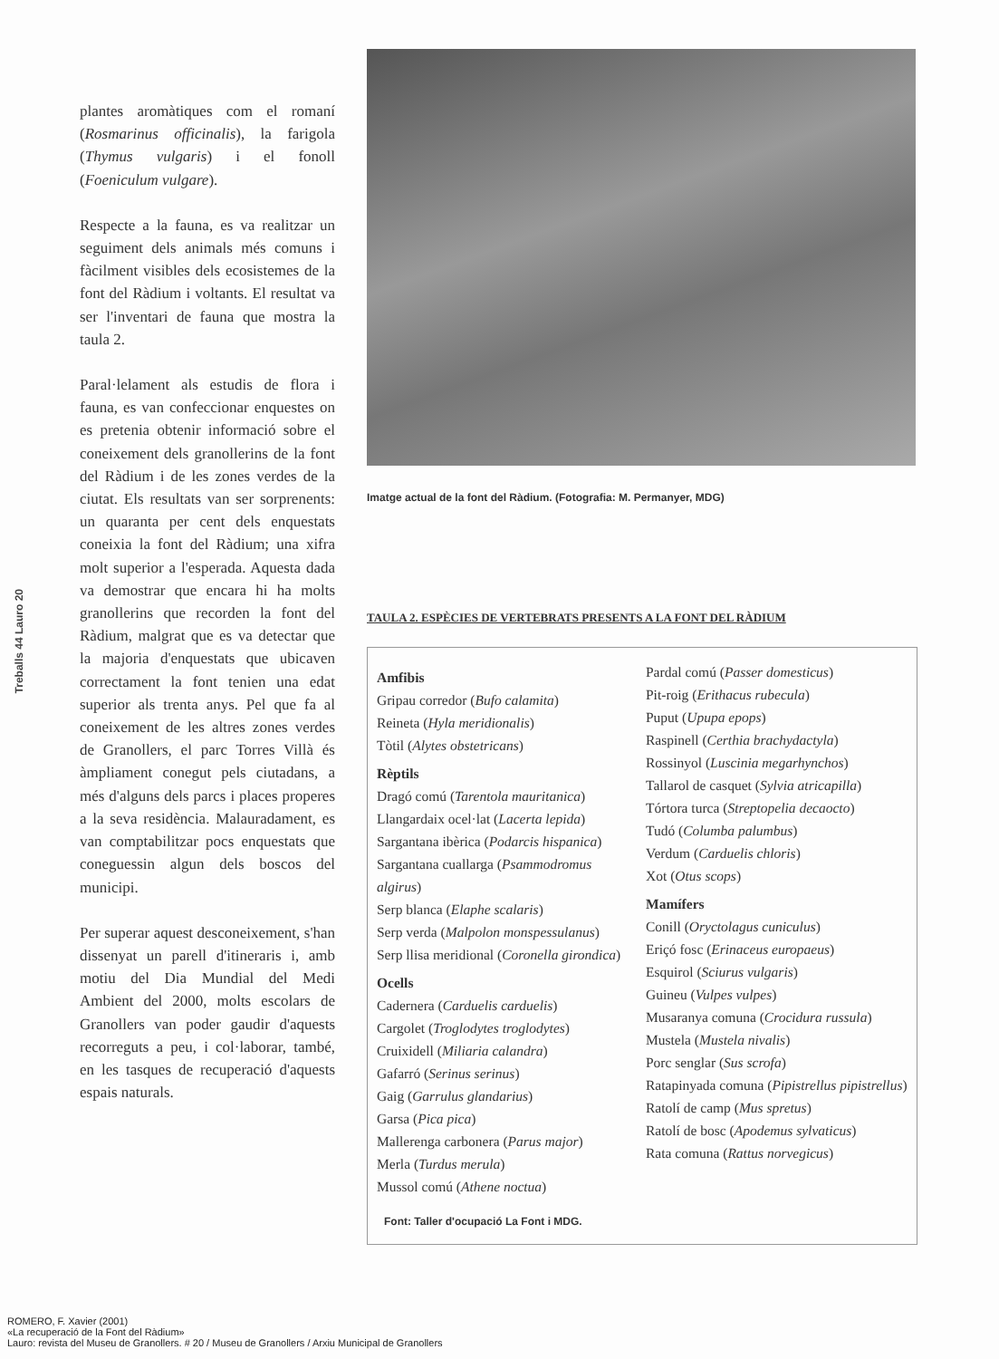Treballs 44 Lauro 20
plantes aromàtiques com el romaní (Rosmarinus officinalis), la farigola (Thymus vulgaris) i el fonoll (Foeniculum vulgare).
Respecte a la fauna, es va realitzar un seguiment dels animals més comuns i fàcilment visibles dels ecosistemes de la font del Ràdium i voltants. El resultat va ser l'inventari de fauna que mostra la taula 2.
Paral·lelament als estudis de flora i fauna, es van confeccionar enquestes on es pretenia obtenir informació sobre el coneixement dels granollerins de la font del Ràdium i de les zones verdes de la ciutat. Els resultats van ser sorprenents: un quaranta per cent dels enquestats coneixia la font del Ràdium; una xifra molt superior a l'esperada. Aquesta dada va demostrar que encara hi ha molts granollerins que recorden la font del Ràdium, malgrat que es va detectar que la majoria d'enquestats que ubicaven correctament la font tenien una edat superior als trenta anys. Pel que fa al coneixement de les altres zones verdes de Granollers, el parc Torres Villà és àmpliament conegut pels ciutadans, a més d'alguns dels parcs i places properes a la seva residència. Malauradament, es van comptabilitzar pocs enquestats que coneguessin algun dels boscos del municipi.
Per superar aquest desconeixement, s'han dissenyat un parell d'itineraris i, amb motiu del Dia Mundial del Medi Ambient del 2000, molts escolars de Granollers van poder gaudir d'aquests recorreguts a peu, i col·laborar, també, en les tasques de recuperació d'aquests espais naturals.
Imatge actual de la font del Ràdium. (Fotografia: M. Permanyer, MDG)
TAULA 2. ESPÈCIES DE VERTEBRATS PRESENTS A LA FONT DEL RÀDIUM
Amfibis
Gripau corredor (Bufo calamita)
Reineta (Hyla meridionalis)
Tòtil (Alytes obstetricans)
Rèptils
Dragó comú (Tarentola mauritanica)
Llangardaix ocel·lat (Lacerta lepida)
Sargantana ibèrica (Podarcis hispanica)
Sargantana cuallarga (Psammodromus algirus)
Serp blanca (Elaphe scalaris)
Serp verda (Malpolon monspessulanus)
Serp llisa meridional (Coronella girondica)
Ocells
Cadernera (Carduelis carduelis)
Cargolet (Troglodytes troglodytes)
Cruixidell (Miliaria calandra)
Gafarró (Serinus serinus)
Gaig (Garrulus glandarius)
Garsa (Pica pica)
Mallerenga carbonera (Parus major)
Merla (Turdus merula)
Mussol comú (Athene noctua)
Font: Taller d'ocupació La Font i MDG.
Pardal comú (Passer domesticus)
Pit-roig (Erithacus rubecula)
Puput (Upupa epops)
Raspinell (Certhia brachydactyla)
Rossinyol (Luscinia megarhynchos)
Tallarol de casquet (Sylvia atricapilla)
Tórtora turca (Streptopelia decaocto)
Tudó (Columba palumbus)
Verdum (Carduelis chloris)
Xot (Otus scops)
Mamífers
Conill (Oryctolagus cuniculus)
Eriçó fosc (Erinaceus europaeus)
Esquirol (Sciurus vulgaris)
Guineu (Vulpes vulpes)
Musaranya comuna (Crocidura russula)
Mustela (Mustela nivalis)
Porc senglar (Sus scrofa)
Ratapinyada comuna (Pipistrellus pipistrellus)
Ratolí de camp (Mus spretus)
Ratolí de bosc (Apodemus sylvaticus)
Rata comuna (Rattus norvegicus)
ROMERO, F. Xavier (2001)
«La recuperació de la Font del Ràdium»
Lauro: revista del Museu de Granollers. # 20 / Museu de Granollers / Arxiu Municipal de Granollers